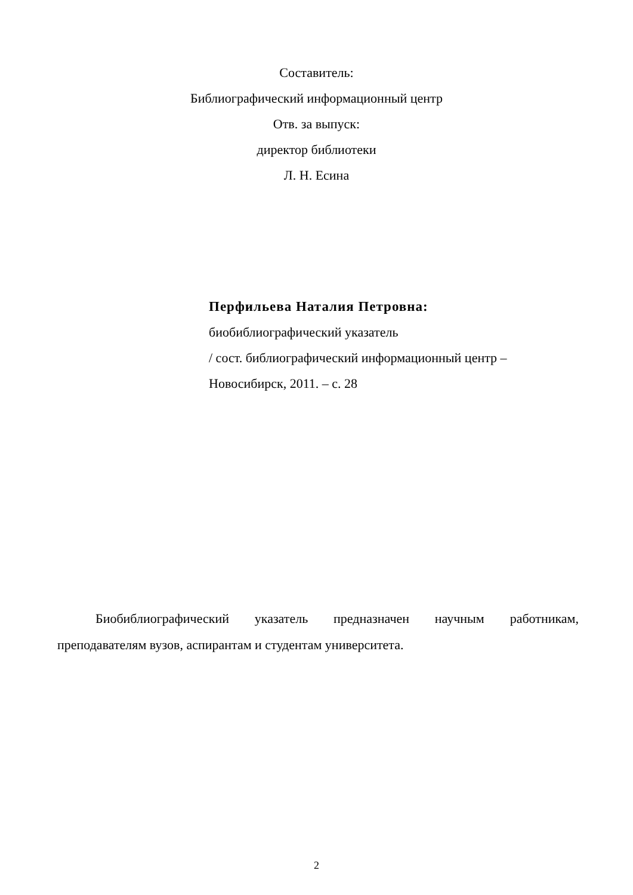Составитель:
Библиографический информационный центр
Отв. за выпуск:
директор библиотеки
Л. Н. Есина
Перфильева Наталия Петровна:
биобиблиографический указатель
/ сост. библиографический информационный центр –
Новосибирск, 2011. – с. 28
Биобиблиографический указатель предназначен научным работникам, преподавателям вузов, аспирантам и студентам университета.
2